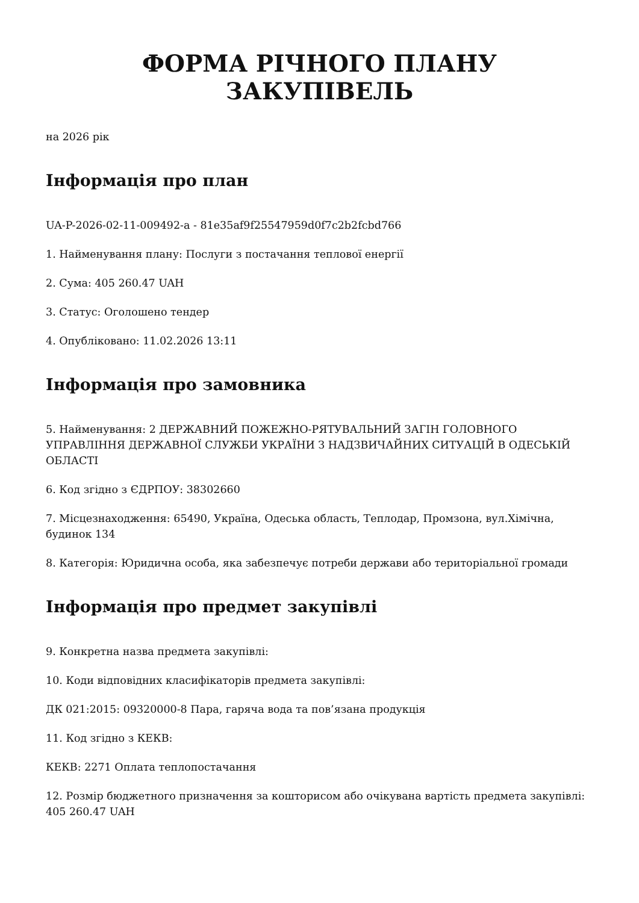ФОРМА РІЧНОГО ПЛАНУ ЗАКУПІВЕЛЬ
на 2026 рік
Інформація про план
UA-P-2026-02-11-009492-a - 81e35af9f25547959d0f7c2b2fcbd766
1. Найменування плану: Послуги з постачання теплової енергії
2. Сума: 405 260.47 UAH
3. Статус: Оголошено тендер
4. Опубліковано: 11.02.2026 13:11
Інформація про замовника
5. Найменування: 2 ДЕРЖАВНИЙ ПОЖЕЖНО-РЯТУВАЛЬНИЙ ЗАГІН ГОЛОВНОГО УПРАВЛІННЯ ДЕРЖАВНОЇ СЛУЖБИ УКРАЇНИ З НАДЗВИЧАЙНИХ СИТУАЦІЙ В ОДЕСЬКІЙ ОБЛАСТІ
6. Код згідно з ЄДРПОУ: 38302660
7. Місцезнаходження: 65490, Україна, Одеська область, Теплодар, Промзона, вул.Хімічна, будинок 134
8. Категорія: Юридична особа, яка забезпечує потреби держави або територіальної громади
Інформація про предмет закупівлі
9. Конкретна назва предмета закупівлі:
10. Коди відповідних класифікаторів предмета закупівлі:
ДК 021:2015: 09320000-8 Пара, гаряча вода та пов’язана продукція
11. Код згідно з КЕКВ:
КЕКВ: 2271 Оплата теплопостачання
12. Розмір бюджетного призначення за кошторисом або очікувана вартість предмета закупівлі: 405 260.47 UAH